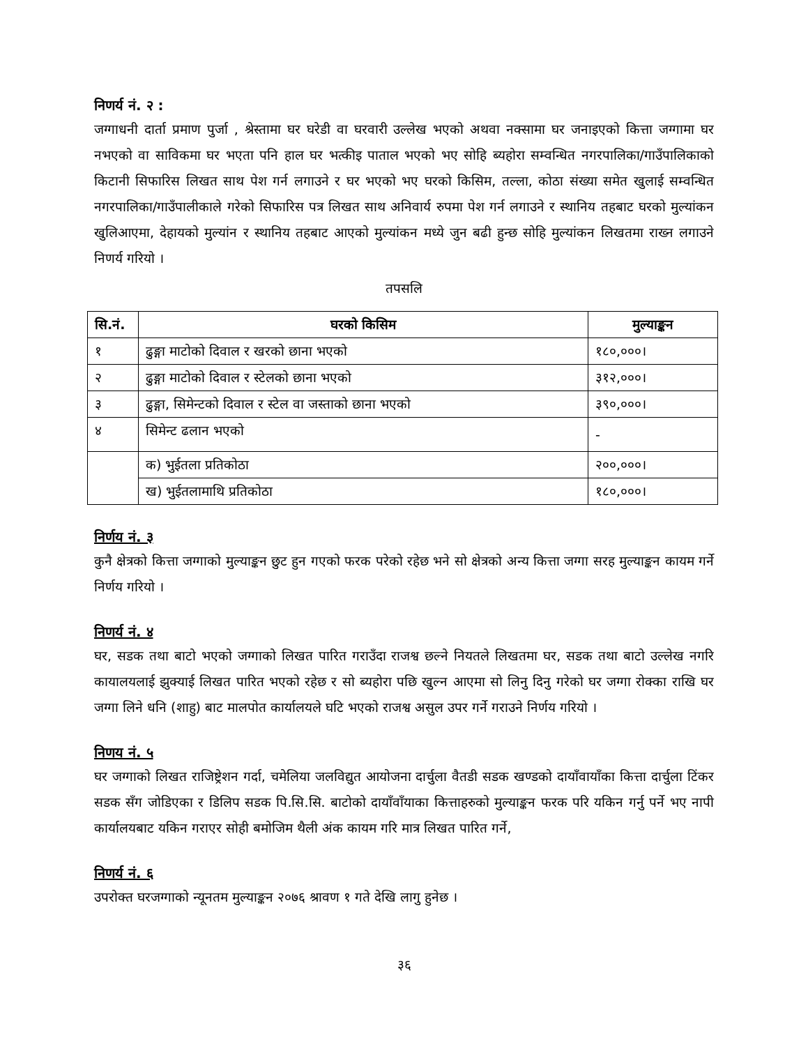निणर्य नं. २ :
जग्गाधनी दार्ता प्रमाण पुर्जा , श्रेस्तामा घर घरेडी वा घरवारी उल्लेख भएको अथवा नक्सामा घर जनाइएको कित्ता जग्गामा घर नभएको वा साविकमा घर भएता पनि हाल घर भत्कीइ पाताल भएको भए सोहि ब्यहोरा सम्वन्धित नगरपालिका/गाउँपालिकाको किटानी सिफारिस लिखत साथ पेश गर्न लगाउने र घर भएको भए घरको किसिम, तल्ला, कोठा संख्या समेत खुलाई सम्वन्धित नगरपालिका/गाउँपालीकाले गरेको सिफारिस पत्र लिखत साथ अनिवार्य रुपमा पेश गर्न लगाउने र स्थानिय तहबाट घरको मुल्यांकन खुलिआएमा, देहायको मुल्यांन र स्थानिय तहबाट आएको मुल्यांकन मध्ये जुन बढी हुन्छ सोहि मुल्यांकन लिखतमा राख्न लगाउने निणर्य गरियो ।
तपसलि
| सि.नं. | घरको किसिम | मुल्याङ्कन |
| --- | --- | --- |
| १ | ढुङ्गा माटोको दिवाल र खरको छाना भएको | १८०,०००। |
| २ | ढुङ्गा माटोको दिवाल र स्टेलको छाना भएको | ३१२,०००। |
| ३ | ढुङ्गा, सिमेन्टको दिवाल र स्टेल वा जस्ताको छाना भएको | ३९०,०००। |
| ४ | सिमेन्ट ढलान भएको | - |
| | क) भुईतला प्रतिकोठा | २००,०००। |
| | ख) भुईतलामाथि प्रतिकोठा | १८०,०००। |
निर्णय नं. ३
कुनै क्षेत्रको कित्ता जग्गाको मुल्याङ्कन छुट हुन गएको फरक परेको रहेछ भने सो क्षेत्रको अन्य कित्ता जग्गा सरह मुल्याङ्कन कायम गर्ने निर्णय गरियो ।
निणर्य नं. ४
घर, सडक तथा बाटो भएको जग्गाको लिखत पारित गराउँदा राजश्व छल्ने नियतले लिखतमा घर, सडक तथा बाटो उल्लेख नगरि कायालयलाई झुक्याई लिखत पारित भएको रहेछ र सो ब्यहोरा पछि खुल्न आएमा सो लिनु दिनु गरेको घर जग्गा रोक्का राखि घर जग्गा लिने धनि (शाहु) बाट मालपोत कार्यालयले घटि भएको राजश्व असुल उपर गर्ने गराउने निर्णय गरियो ।
निणय नं. ५
घर जग्गाको लिखत राजिष्ट्रेशन गर्दा, चमेलिया जलविद्युत आयोजना दार्चुला वैतडी सडक खण्डको दायाँवायाँका कित्ता दार्चुला टिंकर सडक सँग जोडिएका र डिलिप सडक पि.सि.सि. बाटोको दायाँवाँयाका कित्ताहरुको मुल्याङ्कन फरक परि यकिन गर्नु पर्ने भए नापी कार्यालयबाट यकिन गराएर सोही बमोजिम थैली अंक कायम गरि मात्र लिखत पारित गर्ने,
निणर्य नं. ६
उपरोक्त घरजग्गाको न्यूनतम मुल्याङ्कन २०७६ श्रावण १ गते देखि लागु हुनेछ ।
३६